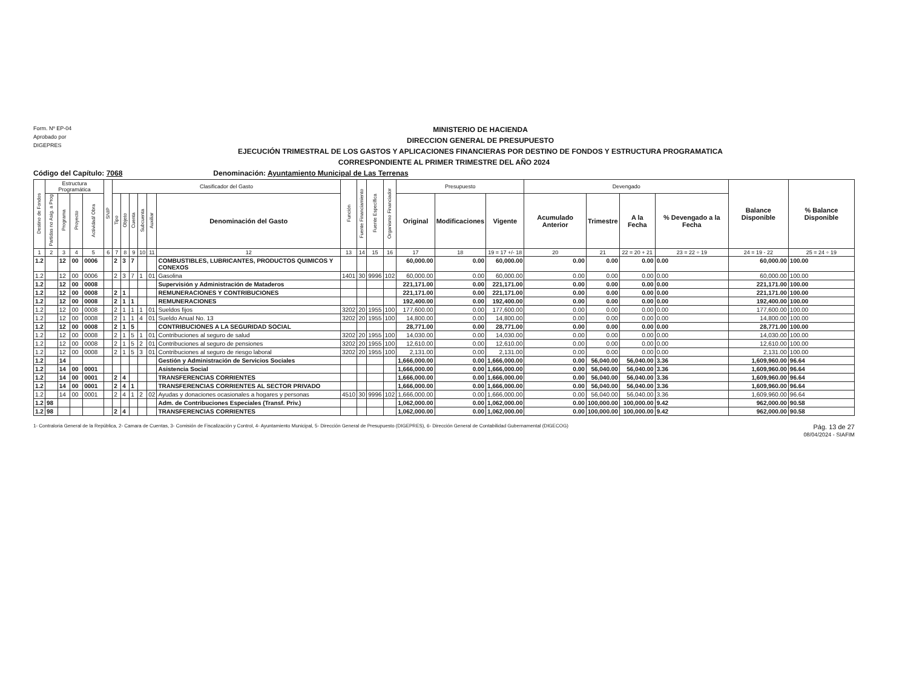Form. Nº EP-04
Aprobado por
DIGEPRES
MINISTERIO DE HACIENDA
DIRECCION GENERAL DE PRESUPUESTO
EJECUCIÓN TRIMESTRAL DE LOS GASTOS Y APLICACIONES FINANCIERAS POR DESTINO DE FONDOS Y ESTRUCTURA PROGRAMATICA
CORRESPONDIENTE AL PRIMER TRIMESTRE DEL AÑO 2024
Código del Capítulo: 7068 Denominación: Ayuntamiento Municipal de Las Terrenas
| Destino de Fondos | Estructura Programática | | | | SNIP | Clasificador del Gasto | | | | | | Función | Fuente Financiamiento | Fuente Específica | Organismo Financiador | Presupuesto | | | Devengado | | | | Balance Disponible | % Balance Disponible |
| --- | --- | --- | --- | --- | --- | --- | --- | --- | --- | --- | --- | --- | --- | --- | --- | --- | --- | --- | --- | --- | --- | --- | --- | --- |
| | Partidas no Asig. a Prog | Programa | Proyecto | Actividad/ Obra | | Tipo | Objeto | Cuenta | Subcuenta | Auxiliar | Denominación del Gasto | | | | | Original | Modificaciones | Vigente | Acumulado Anterior | Trimestre | A la Fecha | % Devengado a la Fecha | | |
| 1 | 2 | 3 | 4 | 5 | 6 | 7 | 8 | 9 | 10 | 11 | 12 | 13 | 14 | 15 | 16 | 17 | 18 | 19 = 17 +/- 18 | 20 | 21 | 22 = 20 + 21 | 23 = 22 ÷ 19 | 24 = 19 - 22 | 25 = 24 ÷ 19 |
| 1.2 | | 12 | 00 | 0006 | | 2 | 3 | 7 | | | COMBUSTIBLES, LUBRICANTES, PRODUCTOS QUIMICOS Y CONEXOS | | | | | 60,000.00 | 0.00 | 60,000.00 | 0.00 | 0.00 | 0.00 | 0.00 | 60,000.00 | 100.00 |
| 1.2 | | 12 | 00 | 0006 | | 2 | 3 | 7 | 1 | 01 | Gasolina | 1401 | 30 | 9996 | 102 | 60,000.00 | 0.00 | 60,000.00 | 0.00 | 0.00 | 0.00 | 0.00 | 60,000.00 | 100.00 |
| 1.2 | | 12 | 00 | 0008 | | | | | | | Supervisión y Administración de Mataderos | | | | | 221,171.00 | 0.00 | 221,171.00 | 0.00 | 0.00 | 0.00 | 0.00 | 221,171.00 | 100.00 |
| 1.2 | | 12 | 00 | 0008 | | 2 | 1 | | | | REMUNERACIONES Y CONTRIBUCIONES | | | | | 221,171.00 | 0.00 | 221,171.00 | 0.00 | 0.00 | 0.00 | 0.00 | 221,171.00 | 100.00 |
| 1.2 | | 12 | 00 | 0008 | | 2 | 1 | 1 | | | REMUNERACIONES | | | | | 192,400.00 | 0.00 | 192,400.00 | 0.00 | 0.00 | 0.00 | 0.00 | 192,400.00 | 100.00 |
| 1.2 | | 12 | 00 | 0008 | | 2 | 1 | 1 | 1 | 01 | Sueldos fijos | 3202 | 20 | 1955 | 100 | 177,600.00 | 0.00 | 177,600.00 | 0.00 | 0.00 | 0.00 | 0.00 | 177,600.00 | 100.00 |
| 1.2 | | 12 | 00 | 0008 | | 2 | 1 | 1 | 4 | 01 | Sueldo Anual No. 13 | 3202 | 20 | 1955 | 100 | 14,800.00 | 0.00 | 14,800.00 | 0.00 | 0.00 | 0.00 | 0.00 | 14,800.00 | 100.00 |
| 1.2 | | 12 | 00 | 0008 | | 2 | 1 | 5 | | | CONTRIBUCIONES A LA SEGURIDAD SOCIAL | | | | | 28,771.00 | 0.00 | 28,771.00 | 0.00 | 0.00 | 0.00 | 0.00 | 28,771.00 | 100.00 |
| 1.2 | | 12 | 00 | 0008 | | 2 | 1 | 5 | 1 | 01 | Contribuciones al seguro de salud | 3202 | 20 | 1955 | 100 | 14,030.00 | 0.00 | 14,030.00 | 0.00 | 0.00 | 0.00 | 0.00 | 14,030.00 | 100.00 |
| 1.2 | | 12 | 00 | 0008 | | 2 | 1 | 5 | 2 | 01 | Contribuciones al seguro de pensiones | 3202 | 20 | 1955 | 100 | 12,610.00 | 0.00 | 12,610.00 | 0.00 | 0.00 | 0.00 | 0.00 | 12,610.00 | 100.00 |
| 1.2 | | 12 | 00 | 0008 | | 2 | 1 | 5 | 3 | 01 | Contribuciones al seguro de riesgo laboral | 3202 | 20 | 1955 | 100 | 2,131.00 | 0.00 | 2,131.00 | 0.00 | 0.00 | 0.00 | 0.00 | 2,131.00 | 100.00 |
| 1.2 | | 14 | | | | | | | | | Gestión y Administración de Servicios Sociales | | | | | 1,666,000.00 | 0.00 | 1,666,000.00 | 0.00 | 56,040.00 | 56,040.00 | 3.36 | 1,609,960.00 | 96.64 |
| 1.2 | | 14 | 00 | 0001 | | | | | | | Asistencia Social | | | | | 1,666,000.00 | 0.00 | 1,666,000.00 | 0.00 | 56,040.00 | 56,040.00 | 3.36 | 1,609,960.00 | 96.64 |
| 1.2 | | 14 | 00 | 0001 | | 2 | 4 | | | | TRANSFERENCIAS CORRIENTES | | | | | 1,666,000.00 | 0.00 | 1,666,000.00 | 0.00 | 56,040.00 | 56,040.00 | 3.36 | 1,609,960.00 | 96.64 |
| 1.2 | | 14 | 00 | 0001 | | 2 | 4 | 1 | | | TRANSFERENCIAS CORRIENTES AL SECTOR PRIVADO | | | | | 1,666,000.00 | 0.00 | 1,666,000.00 | 0.00 | 56,040.00 | 56,040.00 | 3.36 | 1,609,960.00 | 96.64 |
| 1.2 | | 14 | 00 | 0001 | | 2 | 4 | 1 | 2 | 02 | Ayudas y donaciones ocasionales a hogares y personas | 4510 | 30 | 9996 | 102 | 1,666,000.00 | 0.00 | 1,666,000.00 | 0.00 | 56,040.00 | 56,040.00 | 3.36 | 1,609,960.00 | 96.64 |
| 1.2 | 98 | | | | | | | | | | Adm. de Contribuciones Especiales (Transf. Priv.) | | | | | 1,062,000.00 | 0.00 | 1,062,000.00 | 0.00 | 100,000.00 | 100,000.00 | 9.42 | 962,000.00 | 90.58 |
| 1.2 | 98 | | | | | 2 | 4 | | | | TRANSFERENCIAS CORRIENTES | | | | | 1,062,000.00 | 0.00 | 1,062,000.00 | 0.00 | 100,000.00 | 100,000.00 | 9.42 | 962,000.00 | 90.58 |
1- Contraloria General de la República, 2- Camara de Cuentas, 3- Comisión de Fiscalización y Control, 4- Ayuntamiento Municipal, 5- Dirección General de Presupuesto (DIGEPRES), 6- Dirección General de Contabilidad Gubernamental (DIGECOG) Pág. 13 de 27
08/04/2024 - SIAFIM